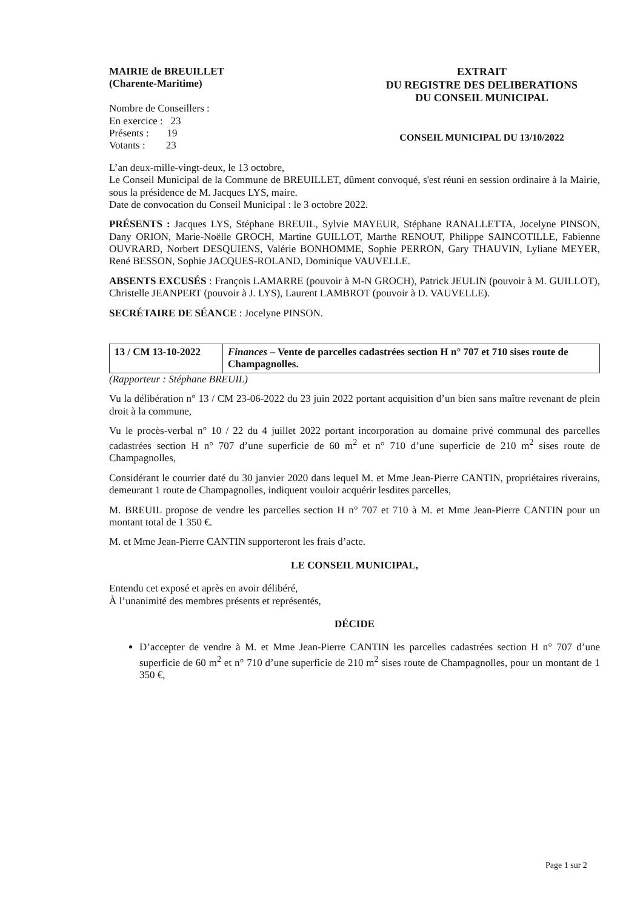MAIRIE de BREUILLET
(Charente-Maritime)
Nombre de Conseillers :
En exercice : 23
Présents : 19
Votants : 23
EXTRAIT
DU REGISTRE DES DELIBERATIONS
DU CONSEIL MUNICIPAL
CONSEIL MUNICIPAL DU 13/10/2022
L’an deux-mille-vingt-deux, le 13 octobre,
Le Conseil Municipal de la Commune de BREUILLET, dûment convoqué, s'est réuni en session ordinaire à la Mairie, sous la présidence de M. Jacques LYS, maire.
Date de convocation du Conseil Municipal : le 3 octobre 2022.
PRÉSENTS : Jacques LYS, Stéphane BREUIL, Sylvie MAYEUR, Stéphane RANALLETTA, Jocelyne PINSON, Dany ORION, Marie-Noëlle GROCH, Martine GUILLOT, Marthe RENOUT, Philippe SAINCOTILLE, Fabienne OUVRARD, Norbert DESQUIENS, Valérie BONHOMME, Sophie PERRON, Gary THAUVIN, Lyliane MEYER, René BESSON, Sophie JACQUES-ROLAND, Dominique VAUVELLE.
ABSENTS EXCUSÉS : François LAMARRE (pouvoir à M-N GROCH), Patrick JEULIN (pouvoir à M. GUILLOT), Christelle JEANPERT (pouvoir à J. LYS), Laurent LAMBROT (pouvoir à D. VAUVELLE).
SECRÉTAIRE DE SÉANCE : Jocelyne PINSON.
| 13 / CM 13-10-2022 | Finances – Vente de parcelles cadastrées section H n° 707 et 710 sises route de Champagnolles. |
(Rapporteur : Stéphane BREUIL)
Vu la délibération n° 13 / CM 23-06-2022 du 23 juin 2022 portant acquisition d’un bien sans maître revenant de plein droit à la commune,
Vu le procès-verbal n° 10 / 22 du 4 juillet 2022 portant incorporation au domaine privé communal des parcelles cadastrées section H n° 707 d’une superficie de 60 m<sup>2</sup> et n° 710 d’une superficie de 210 m<sup>2</sup> sises route de Champagnolles,
Considérant le courrier daté du 30 janvier 2020 dans lequel M. et Mme Jean-Pierre CANTIN, propriétaires riverains, demeurant 1 route de Champagnolles, indiquent vouloir acquérir lesdites parcelles,
M. BREUIL propose de vendre les parcelles section H n° 707 et 710 à M. et Mme Jean-Pierre CANTIN pour un montant total de 1 350 €.
M. et Mme Jean-Pierre CANTIN supporteront les frais d’acte.
LE CONSEIL MUNICIPAL,
Entendu cet exposé et après en avoir délibéré,
À l’unanimité des membres présents et représentés,
DÉCIDE
D’accepter de vendre à M. et Mme Jean-Pierre CANTIN les parcelles cadastrées section H n° 707 d’une superficie de 60 m<sup>2</sup> et n° 710 d’une superficie de 210 m<sup>2</sup> sises route de Champagnolles, pour un montant de 1 350 €,
Page 1 sur 2